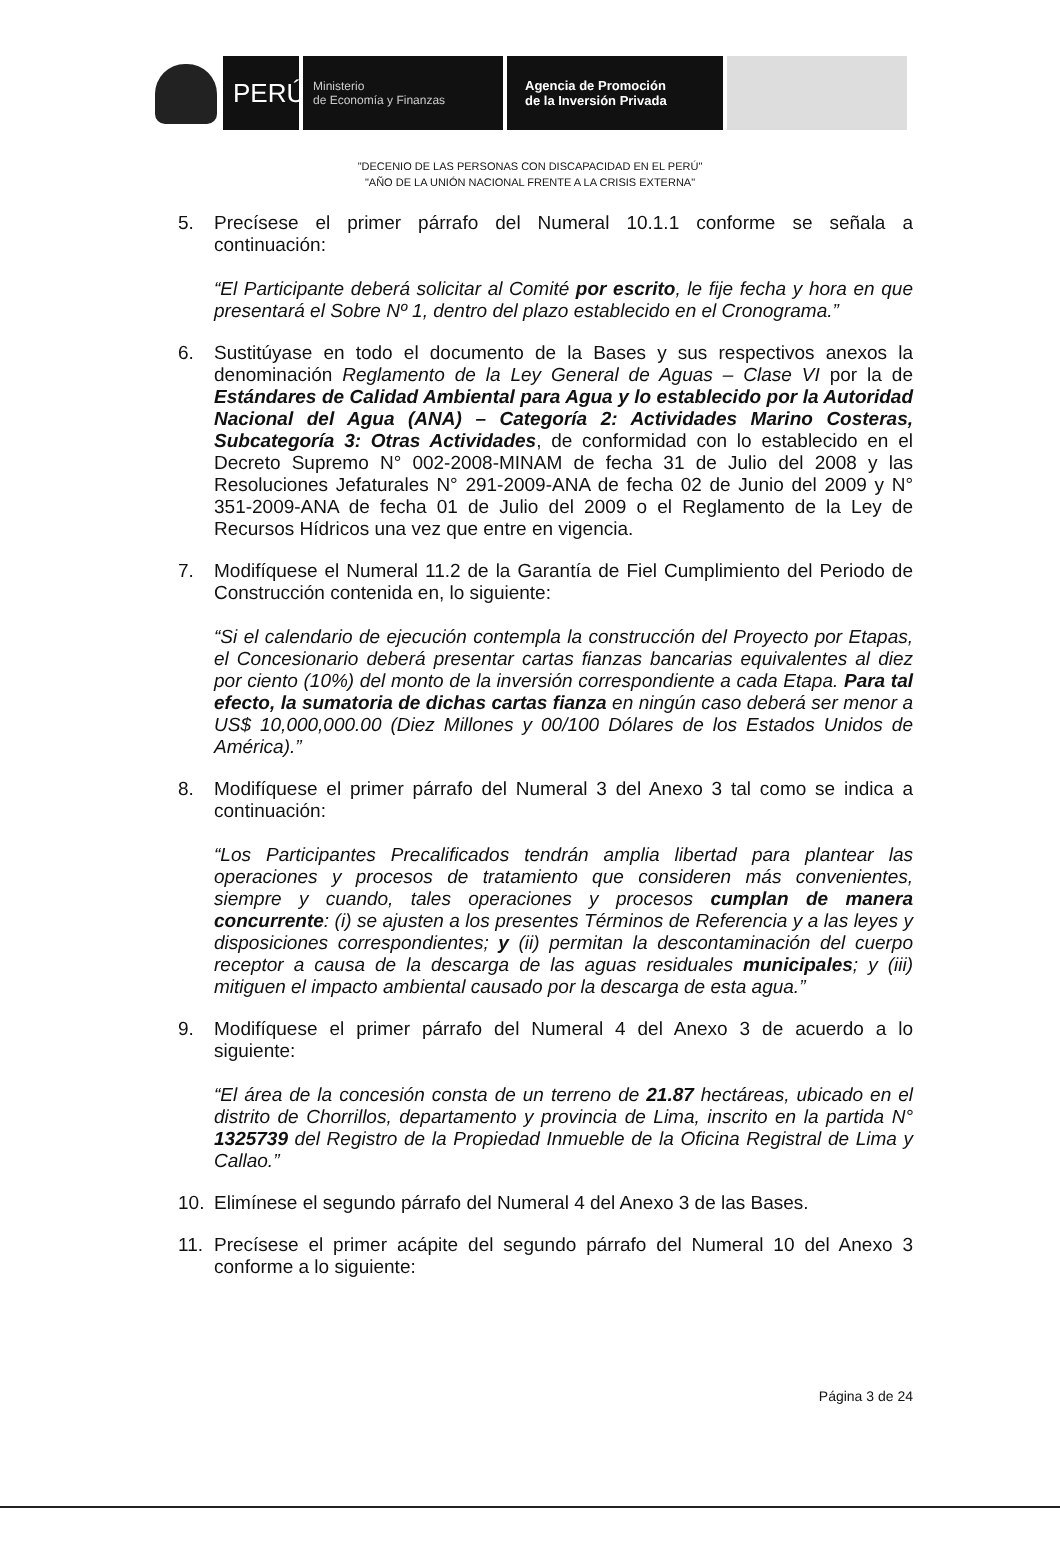PERÚ
Ministerio
de Economía y Finanzas
Agencia de Promoción
de la Inversión Privada
"DECENIO DE LAS PERSONAS CON DISCAPACIDAD EN EL PERÚ"
"AÑO DE LA UNIÓN NACIONAL FRENTE A LA CRISIS EXTERNA"
5. Precísese el primer párrafo del Numeral 10.1.1 conforme se señala a continuación:
“El Participante deberá solicitar al Comité por escrito, le fije fecha y hora en que presentará el Sobre Nº 1, dentro del plazo establecido en el Cronograma.”
6. Sustitúyase en todo el documento de la Bases y sus respectivos anexos la denominación Reglamento de la Ley General de Aguas – Clase VI por la de Estándares de Calidad Ambiental para Agua y lo establecido por la Autoridad Nacional del Agua (ANA) – Categoría 2: Actividades Marino Costeras, Subcategoría 3: Otras Actividades, de conformidad con lo establecido en el Decreto Supremo N° 002-2008-MINAM de fecha 31 de Julio del 2008 y las Resoluciones Jefaturales N° 291-2009-ANA de fecha 02 de Junio del 2009 y N° 351-2009-ANA de fecha 01 de Julio del 2009 o el Reglamento de la Ley de Recursos Hídricos una vez que entre en vigencia.
7. Modifíquese el Numeral 11.2 de la Garantía de Fiel Cumplimiento del Periodo de Construcción contenida en, lo siguiente:
“Si el calendario de ejecución contempla la construcción del Proyecto por Etapas, el Concesionario deberá presentar cartas fianzas bancarias equivalentes al diez por ciento (10%) del monto de la inversión correspondiente a cada Etapa. Para tal efecto, la sumatoria de dichas cartas fianza en ningún caso deberá ser menor a US$ 10,000,000.00 (Diez Millones y 00/100 Dólares de los Estados Unidos de América).”
8. Modifíquese el primer párrafo del Numeral 3 del Anexo 3 tal como se indica a continuación:
“Los Participantes Precalificados tendrán amplia libertad para plantear las operaciones y procesos de tratamiento que consideren más convenientes, siempre y cuando, tales operaciones y procesos cumplan de manera concurrente: (i) se ajusten a los presentes Términos de Referencia y a las leyes y disposiciones correspondientes; y (ii) permitan la descontaminación del cuerpo receptor a causa de la descarga de las aguas residuales municipales; y (iii) mitiguen el impacto ambiental causado por la descarga de esta agua.”
9. Modifíquese el primer párrafo del Numeral 4 del Anexo 3 de acuerdo a lo siguiente:
“El área de la concesión consta de un terreno de 21.87 hectáreas, ubicado en el distrito de Chorrillos, departamento y provincia de Lima, inscrito en la partida N° 1325739 del Registro de la Propiedad Inmueble de la Oficina Registral de Lima y Callao.”
10. Elimínese el segundo párrafo del Numeral 4 del Anexo 3 de las Bases.
11. Precísese el primer acápite del segundo párrafo del Numeral 10 del Anexo 3 conforme a lo siguiente:
Página 3 de 24